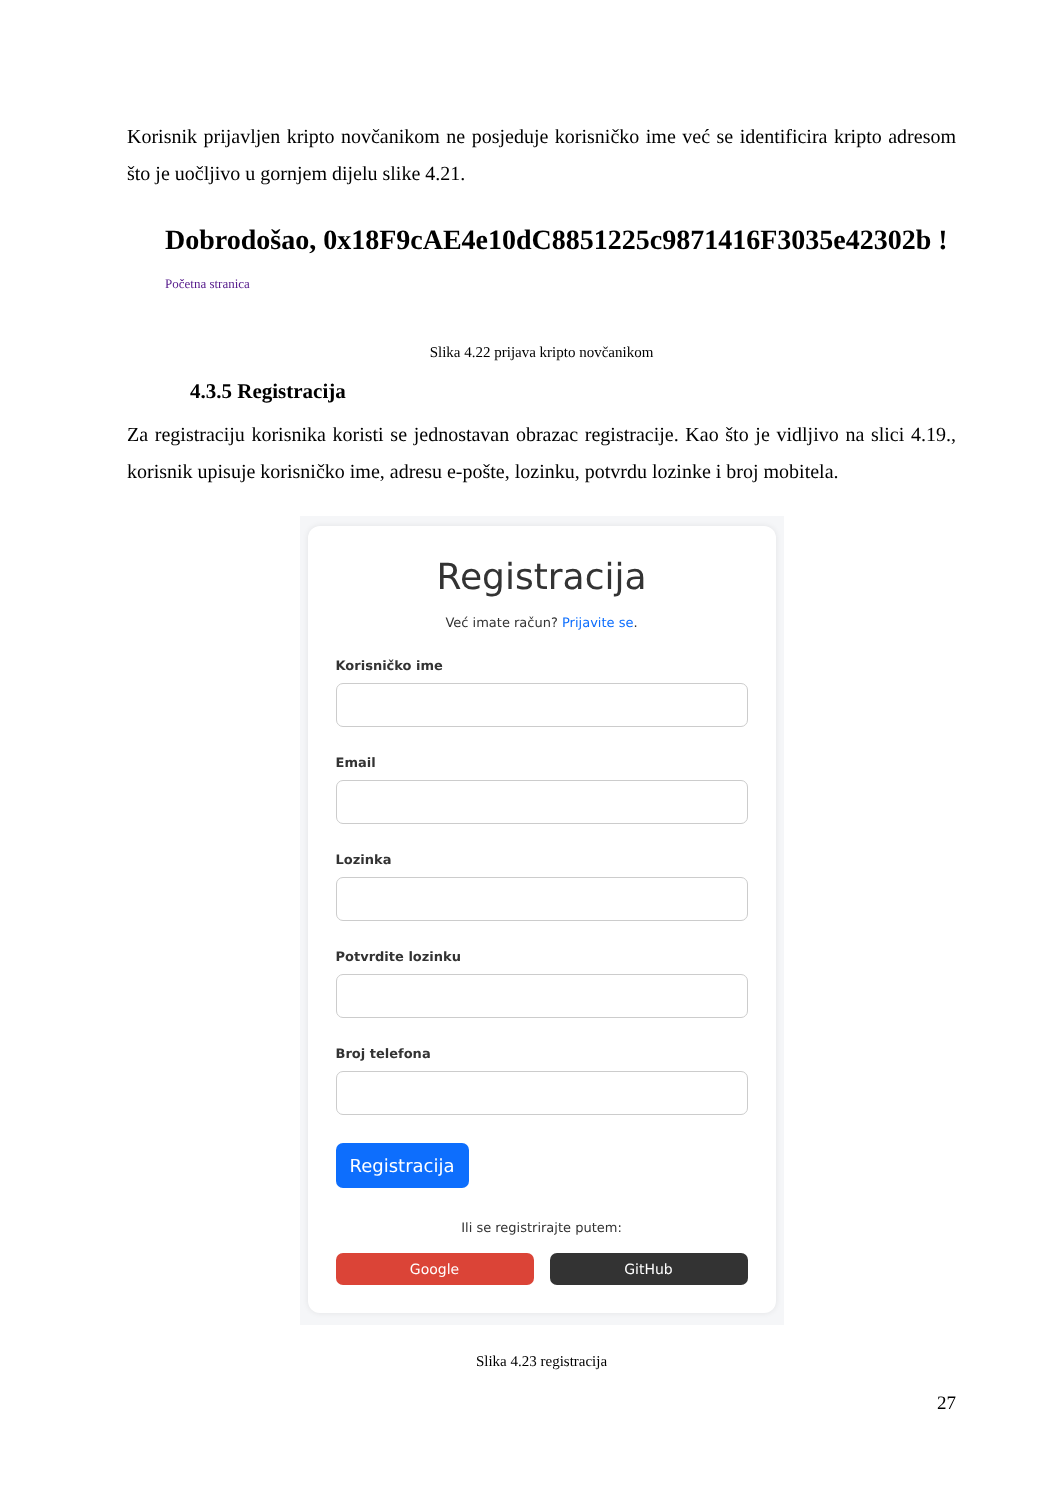Korisnik prijavljen kripto novčanikom ne posjeduje korisničko ime već se identificira kripto adresom što je uočljivo u gornjem dijelu slike 4.21.
Dobrodošao, 0x18F9cAE4e10dC8851225c9871416F3035e42302b !
Početna stranica
Slika 4.22 prijava kripto novčanikom
4.3.5 Registracija
Za registraciju korisnika koristi se jednostavan obrazac registracije. Kao što je vidljivo na slici 4.19., korisnik upisuje korisničko ime, adresu e-pošte, lozinku, potvrdu lozinke i broj mobitela.
Registracija
Već imate račun? Prijavite se.
Korisničko ime
Email
Lozinka
Potvrdite lozinku
Broj telefona
Registracija
Ili se registrirajte putem:
Google GitHub
Slika 4.23 registracija
27